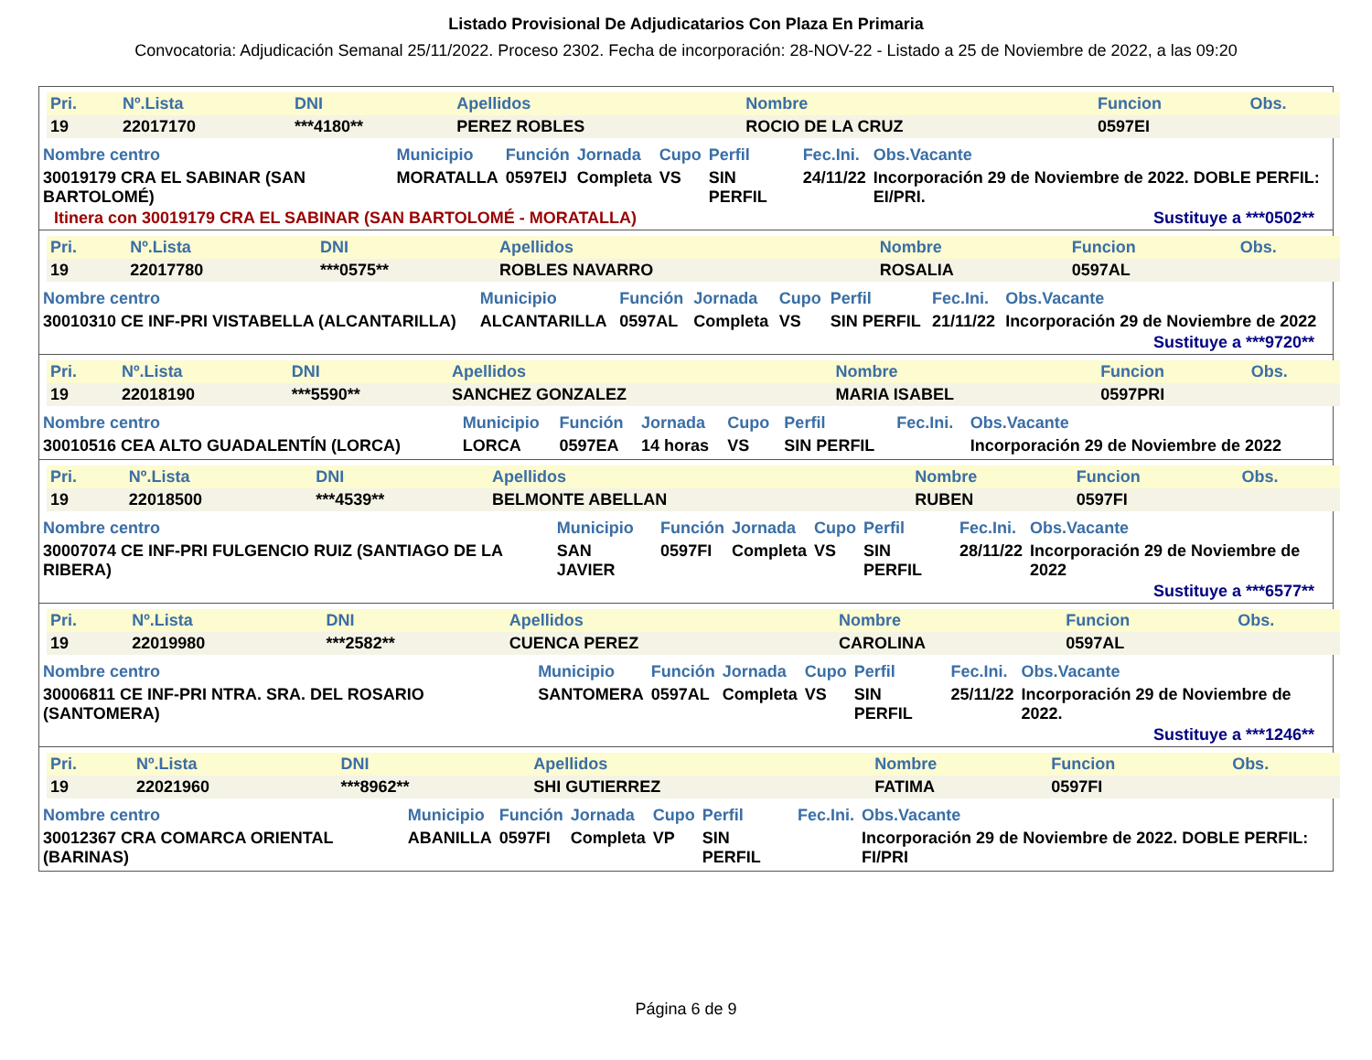Listado Provisional De Adjudicatarios Con Plaza En Primaria
Convocatoria: Adjudicación Semanal 25/11/2022. Proceso 2302. Fecha de incorporación: 28-NOV-22 - Listado a 25 de Noviembre de 2022, a las 09:20
| Pri. | Nº.Lista | DNI | Apellidos | Nombre | Funcion | Obs. |
| --- | --- | --- | --- | --- | --- | --- |
| 19 | 22017170 | ***4180** | PEREZ ROBLES | ROCIO DE LA CRUZ | 0597EI | |
| Nombre centro | Municipio | Función | Jornada | Cupo | Perfil | Fec.Ini. | Obs.Vacante |
| --- | --- | --- | --- | --- | --- | --- | --- |
| 30019179 CRA EL SABINAR (SAN BARTOLOMÉ) | MORATALLA | 0597EIJ | Completa | VS | SIN PERFIL | 24/11/22 | Incorporación 29 de Noviembre de 2022. DOBLE PERFIL: EI/PRI. |
Itinera con 30019179 CRA EL SABINAR (SAN BARTOLOMÉ - MORATALLA) Sustituye a ***0502**
| Pri. | Nº.Lista | DNI | Apellidos | Nombre | Funcion | Obs. |
| --- | --- | --- | --- | --- | --- | --- |
| 19 | 22017780 | ***0575** | ROBLES NAVARRO | ROSALIA | 0597AL | |
| Nombre centro | Municipio | Función | Jornada | Cupo | Perfil | Fec.Ini. | Obs.Vacante |
| --- | --- | --- | --- | --- | --- | --- | --- |
| 30010310 CE INF-PRI VISTABELLA (ALCANTARILLA) | ALCANTARILLA | 0597AL | Completa | VS | SIN PERFIL | 21/11/22 | Incorporación 29 de Noviembre de 2022 |
Sustituye a ***9720**
| Pri. | Nº.Lista | DNI | Apellidos | Nombre | Funcion | Obs. |
| --- | --- | --- | --- | --- | --- | --- |
| 19 | 22018190 | ***5590** | SANCHEZ GONZALEZ | MARIA ISABEL | 0597PRI | |
| Nombre centro | Municipio | Función | Jornada | Cupo | Perfil | Fec.Ini. | Obs.Vacante |
| --- | --- | --- | --- | --- | --- | --- | --- |
| 30010516 CEA ALTO GUADALENTÍN (LORCA) | LORCA | 0597EA | 14 horas | VS | SIN PERFIL | | Incorporación 29 de Noviembre de 2022 |
| Pri. | Nº.Lista | DNI | Apellidos | Nombre | Funcion | Obs. |
| --- | --- | --- | --- | --- | --- | --- |
| 19 | 22018500 | ***4539** | BELMONTE ABELLAN | RUBEN | 0597FI | |
| Nombre centro | Municipio | Función | Jornada | Cupo | Perfil | Fec.Ini. | Obs.Vacante |
| --- | --- | --- | --- | --- | --- | --- | --- |
| 30007074 CE INF-PRI FULGENCIO RUIZ (SANTIAGO DE LA RIBERA) | SAN JAVIER | 0597FI | Completa | VS | SIN PERFIL | 28/11/22 | Incorporación 29 de Noviembre de 2022 |
Sustituye a ***6577**
| Pri. | Nº.Lista | DNI | Apellidos | Nombre | Funcion | Obs. |
| --- | --- | --- | --- | --- | --- | --- |
| 19 | 22019980 | ***2582** | CUENCA PEREZ | CAROLINA | 0597AL | |
| Nombre centro | Municipio | Función | Jornada | Cupo | Perfil | Fec.Ini. | Obs.Vacante |
| --- | --- | --- | --- | --- | --- | --- | --- |
| 30006811 CE INF-PRI NTRA. SRA. DEL ROSARIO (SANTOMERA) | SANTOMERA | 0597AL | Completa | VS | SIN PERFIL | 25/11/22 | Incorporación 29 de Noviembre de 2022. |
Sustituye a ***1246**
| Pri. | Nº.Lista | DNI | Apellidos | Nombre | Funcion | Obs. |
| --- | --- | --- | --- | --- | --- | --- |
| 19 | 22021960 | ***8962** | SHI GUTIERREZ | FATIMA | 0597FI | |
| Nombre centro | Municipio | Función | Jornada | Cupo | Perfil | Fec.Ini. | Obs.Vacante |
| --- | --- | --- | --- | --- | --- | --- | --- |
| 30012367 CRA COMARCA ORIENTAL (BARINAS) | ABANILLA | 0597FI | Completa | VP | SIN PERFIL | | Incorporación 29 de Noviembre de 2022. DOBLE PERFIL: FI/PRI |
Página 6 de 9